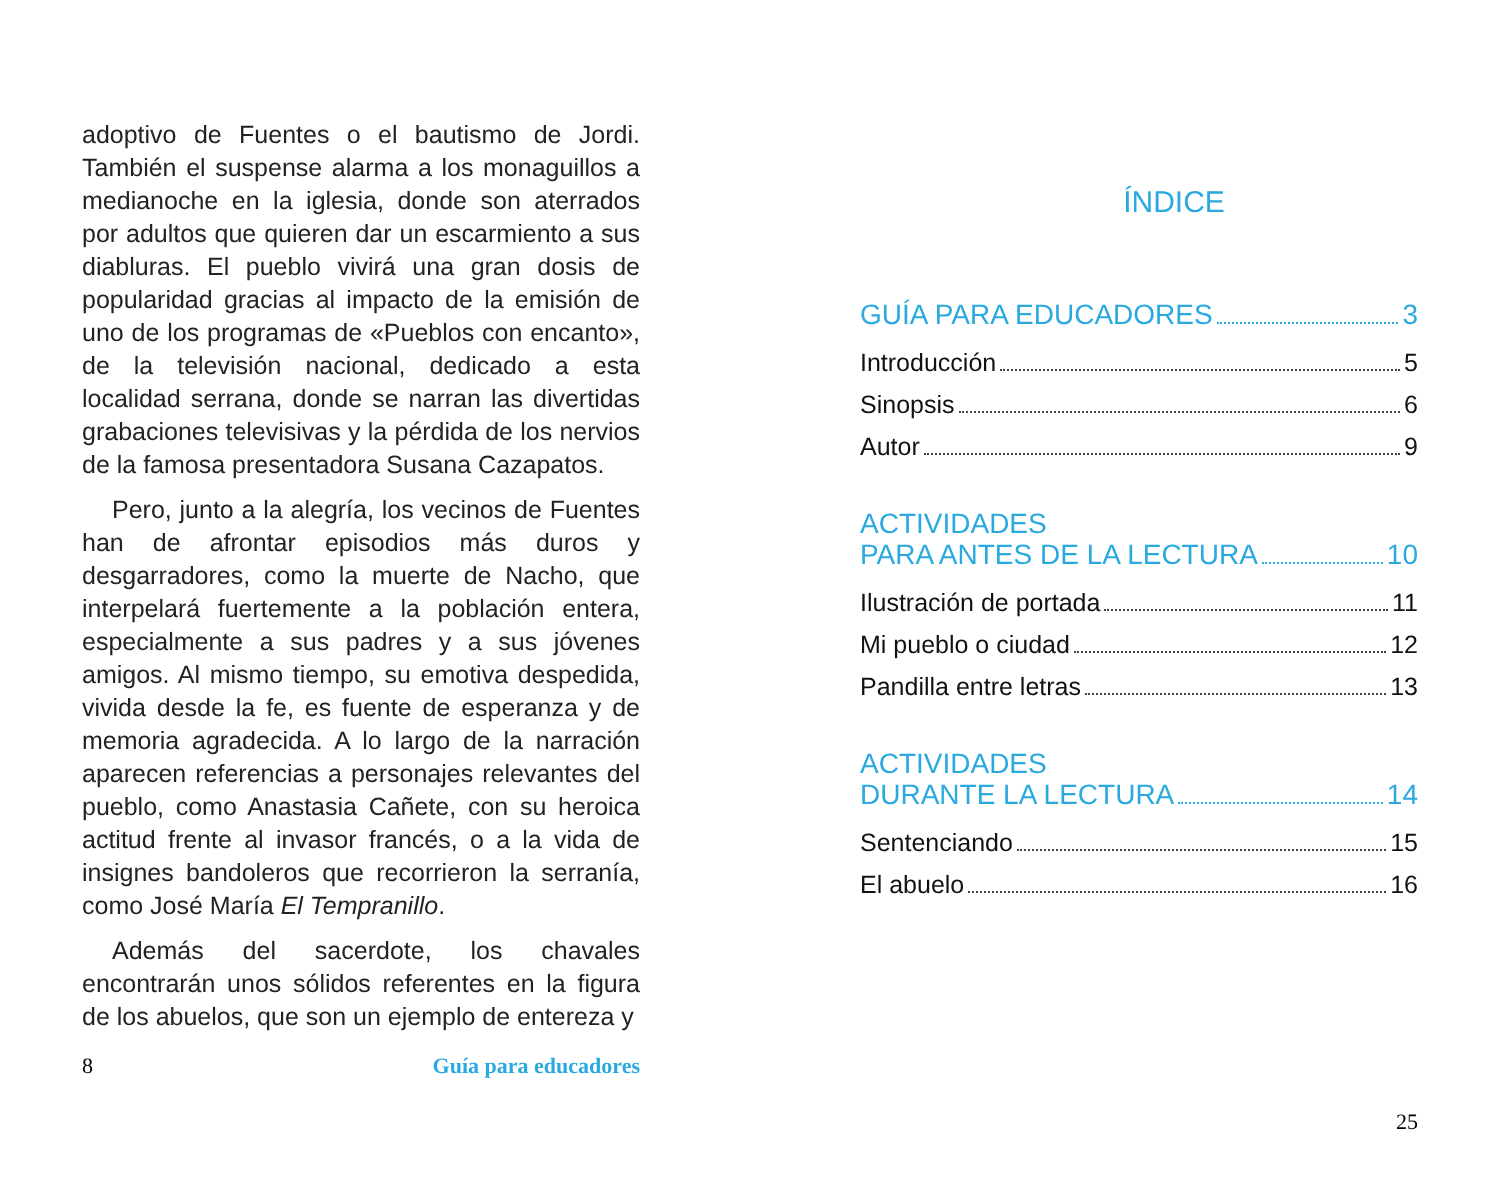adoptivo de Fuentes o el bautismo de Jordi. También el suspense alarma a los monaguillos a medianoche en la iglesia, donde son aterrados por adultos que quieren dar un escarmiento a sus diabluras. El pueblo vivirá una gran dosis de popularidad gracias al impacto de la emisión de uno de los programas de «Pueblos con encanto», de la televisión nacional, dedicado a esta localidad serrana, donde se narran las divertidas grabaciones televisivas y la pérdida de los nervios de la famosa presentadora Susana Cazapatos.
Pero, junto a la alegría, los vecinos de Fuentes han de afrontar episodios más duros y desgarradores, como la muerte de Nacho, que interpelará fuertemente a la población entera, especialmente a sus padres y a sus jóvenes amigos. Al mismo tiempo, su emotiva despedida, vivida desde la fe, es fuente de esperanza y de memoria agradecida. A lo largo de la narración aparecen referencias a personajes relevantes del pueblo, como Anastasia Cañete, con su heroica actitud frente al invasor francés, o a la vida de insignes bandoleros que recorrieron la serranía, como José María El Tempranillo.
Además del sacerdote, los chavales encontrarán unos sólidos referentes en la figura de los abuelos, que son un ejemplo de entereza y
8 Guía para educadores
ÍNDICE
GUÍA PARA EDUCADORES 3
Introducción 5
Sinopsis 6
Autor 9
ACTIVIDADES
PARA ANTES DE LA LECTURA 10
Ilustración de portada 11
Mi pueblo o ciudad 12
Pandilla entre letras 13
ACTIVIDADES
DURANTE LA LECTURA 14
Sentenciando 15
El abuelo 16
25